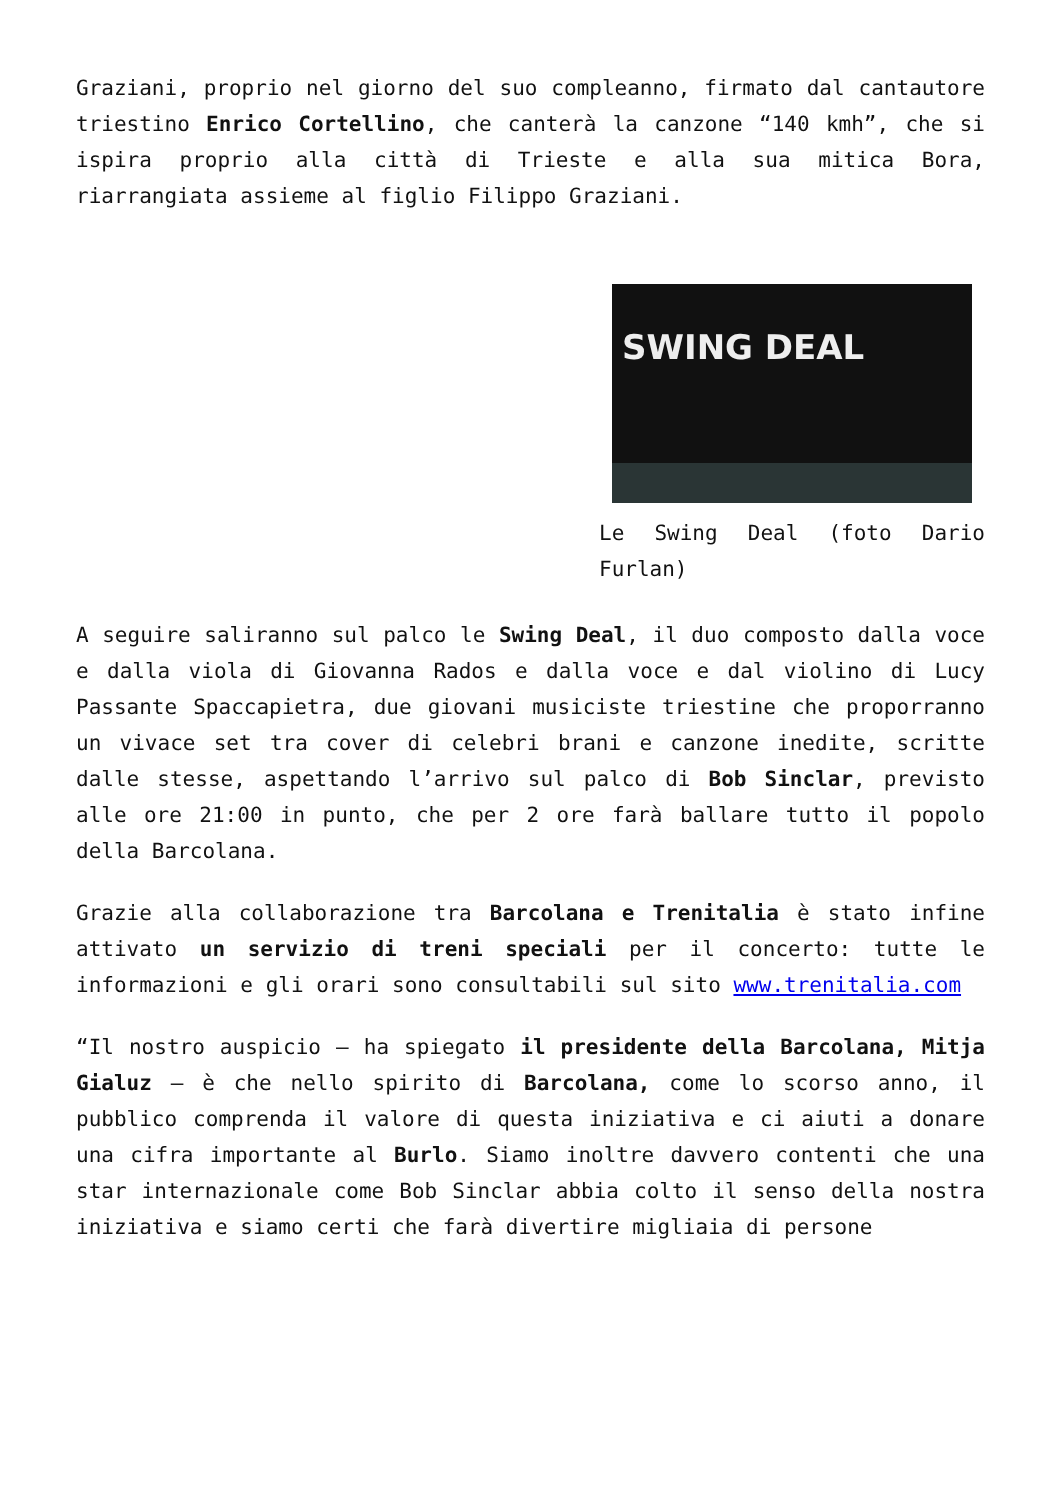Graziani, proprio nel giorno del suo compleanno, firmato dal cantautore triestino Enrico Cortellino, che canterà la canzone “140 kmh”, che si ispira proprio alla città di Trieste e alla sua mitica Bora, riarrangiata assieme al figlio Filippo Graziani.
SWING DEAL
Le Swing Deal (foto Dario Furlan)
A seguire saliranno sul palco le Swing Deal, il duo composto dalla voce e dalla viola di Giovanna Rados e dalla voce e dal violino di Lucy Passante Spaccapietra, due giovani musiciste triestine che proporranno un vivace set tra cover di celebri brani e canzone inedite, scritte dalle stesse, aspettando l’arrivo sul palco di Bob Sinclar, previsto alle ore 21:00 in punto, che per 2 ore farà ballare tutto il popolo della Barcolana.
Grazie alla collaborazione tra Barcolana e Trenitalia è stato infine attivato un servizio di treni speciali per il concerto: tutte le informazioni e gli orari sono consultabili sul sito www.trenitalia.com
“Il nostro auspicio – ha spiegato il presidente della Barcolana, Mitja Gialuz – è che nello spirito di Barcolana, come lo scorso anno, il pubblico comprenda il valore di questa iniziativa e ci aiuti a donare una cifra importante al Burlo. Siamo inoltre davvero contenti che una star internazionale come Bob Sinclar abbia colto il senso della nostra iniziativa e siamo certi che farà divertire migliaia di persone